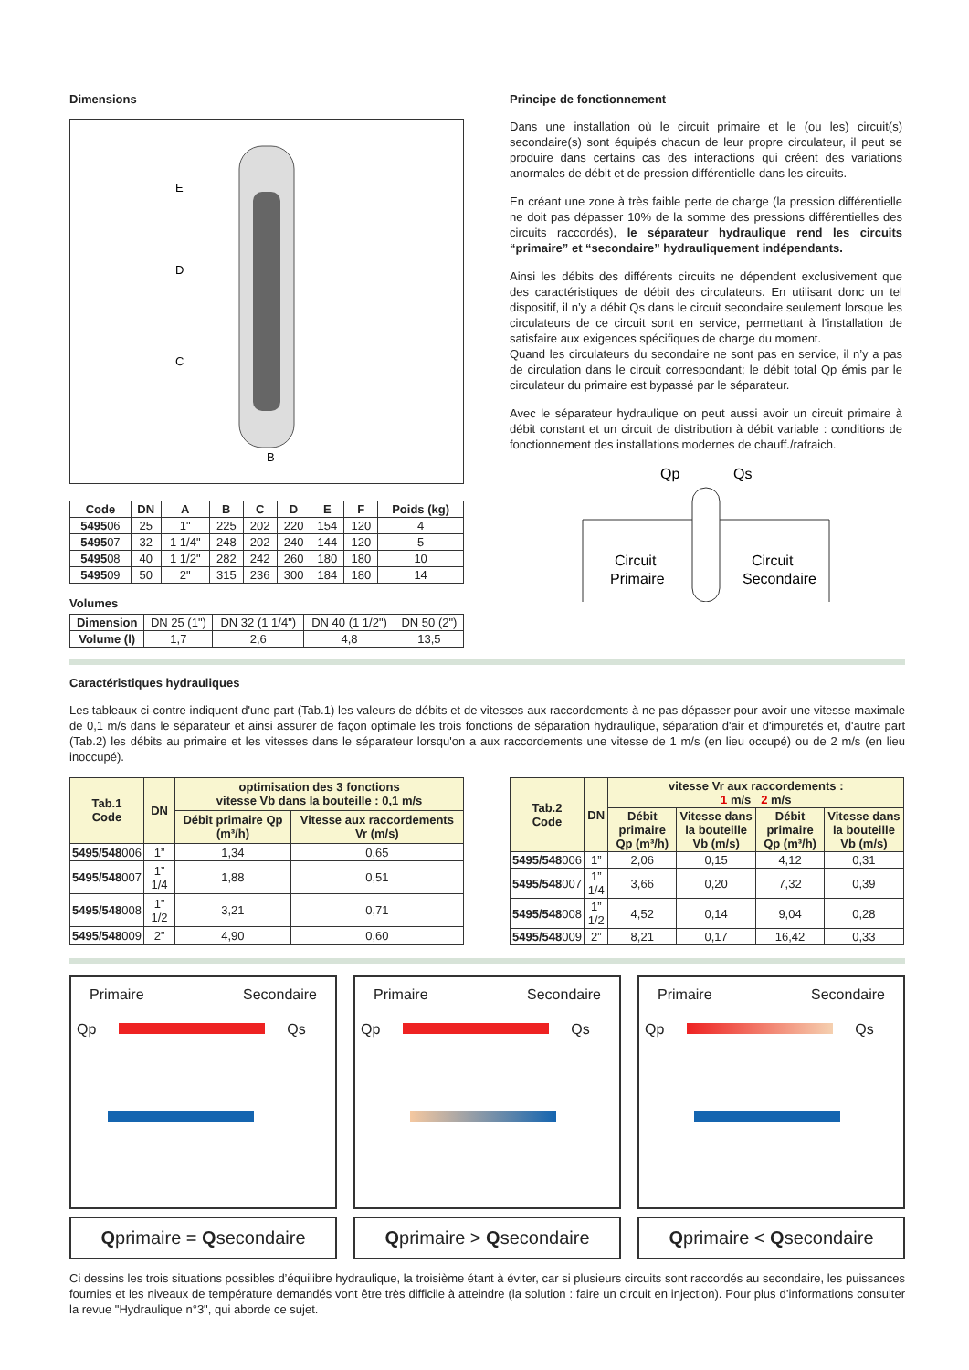Dimensions
E
D
C
B
| Code | DN | A | B | C | D | E | F | Poids (kg) |
| --- | --- | --- | --- | --- | --- | --- | --- | --- |
| 5495 06 | 25 | 1" | 225 | 202 | 220 | 154 | 120 | 4 |
| 5495 07 | 32 | 1 1/4" | 248 | 202 | 240 | 144 | 120 | 5 |
| 5495 08 | 40 | 1 1/2" | 282 | 242 | 260 | 180 | 180 | 10 |
| 5495 09 | 50 | 2" | 315 | 236 | 300 | 184 | 180 | 14 |
Volumes
| Dimension | DN 25 (1") | DN 32 (1 1/4") | DN 40 (1 1/2") | DN 50 (2") |
| Volume (l) | 1,7 | 2,6 | 4,8 | 13,5 |
Principe de fonctionnement
Dans une installation où le circuit primaire et le (ou les) circuit(s) secondaire(s) sont équipés chacun de leur propre circulateur, il peut se produire dans certains cas des interactions qui créent des variations anormales de débit et de pression différentielle dans les circuits.
En créant une zone à très faible perte de charge (la pression différentielle ne doit pas dépasser 10% de la somme des pressions différentielles des circuits raccordés), le séparateur hydraulique rend les circuits “primaire” et “secondaire” hydrauliquement indépendants.
Ainsi les débits des différents circuits ne dépendent exclusivement que des caractéristiques de débit des circulateurs. En utilisant donc un tel dispositif, il n’y a débit Qs dans le circuit secondaire seulement lorsque les circulateurs de ce circuit sont en service, permettant à l’installation de satisfaire aux exigences spécifiques de charge du moment.
Quand les circulateurs du secondaire ne sont pas en service, il n’y a pas de circulation dans le circuit correspondant; le débit total Qp émis par le circulateur du primaire est bypassé par le séparateur.
Avec le séparateur hydraulique on peut aussi avoir un circuit primaire à débit constant et un circuit de distribution à débit variable : conditions de fonctionnement des installations modernes de chauff./rafraich.
Qp
Qs
Circuit
Primaire
Circuit
Secondaire
Caractéristiques hydrauliques
Les tableaux ci-contre indiquent d'une part (Tab.1) les valeurs de débits et de vitesses aux raccordements à ne pas dépasser pour avoir une vitesse maximale de 0,1 m/s dans le séparateur et ainsi assurer de façon optimale les trois fonctions de séparation hydraulique, séparation d'air et d'impuretés et, d'autre part (Tab.2) les débits au primaire et les vitesses dans le séparateur lorsqu'on a aux raccordements une vitesse de 1 m/s (en lieu occupé) ou de 2 m/s (en lieu inoccupé).
| Tab.1 Code | DN | optimisation des 3 fonctions vitesse Vb dans la bouteille : 0,1 m/s | |
| --- | --- | --- | --- |
| | | Débit primaire Qp (m³/h) | Vitesse aux raccordements Vr (m/s) |
| 5495/548 006 | 1” | 1,34 | 0,65 |
| 5495/548 007 | 1” 1/4 | 1,88 | 0,51 |
| 5495/548 008 | 1” 1/2 | 3,21 | 0,71 |
| 5495/548 009 | 2” | 4,90 | 0,60 |
| Tab.2 Code | DN | vitesse Vr aux raccordements : 1 m/s 2 m/s | | | |
| --- | --- | --- | --- | --- | --- |
| | | Débit primaire Qp (m³/h) | Vitesse dans la bouteille Vb (m/s) | Débit primaire Qp (m³/h) | Vitesse dans la bouteille Vb (m/s) |
| 5495/548 006 | 1” | 2,06 | 0,15 | 4,12 | 0,31 |
| 5495/548 007 | 1” 1/4 | 3,66 | 0,20 | 7,32 | 0,39 |
| 5495/548 008 | 1” 1/2 | 4,52 | 0,14 | 9,04 | 0,28 |
| 5495/548 009 | 2” | 8,21 | 0,17 | 16,42 | 0,33 |
Primaire Secondaire
Qp Qs
Qprimaire = Qsecondaire
Primaire Secondaire
Qp Qs
Qprimaire > Qsecondaire
Primaire Secondaire
Qp Qs
Qprimaire < Qsecondaire
Ci dessins les trois situations possibles d’équilibre hydraulique, la troisième étant à éviter, car si plusieurs circuits sont raccordés au secondaire, les puissances fournies et les niveaux de température demandés vont être très difficile à atteindre (la solution : faire un circuit en injection). Pour plus d’informations consulter la revue "Hydraulique n°3", qui aborde ce sujet.